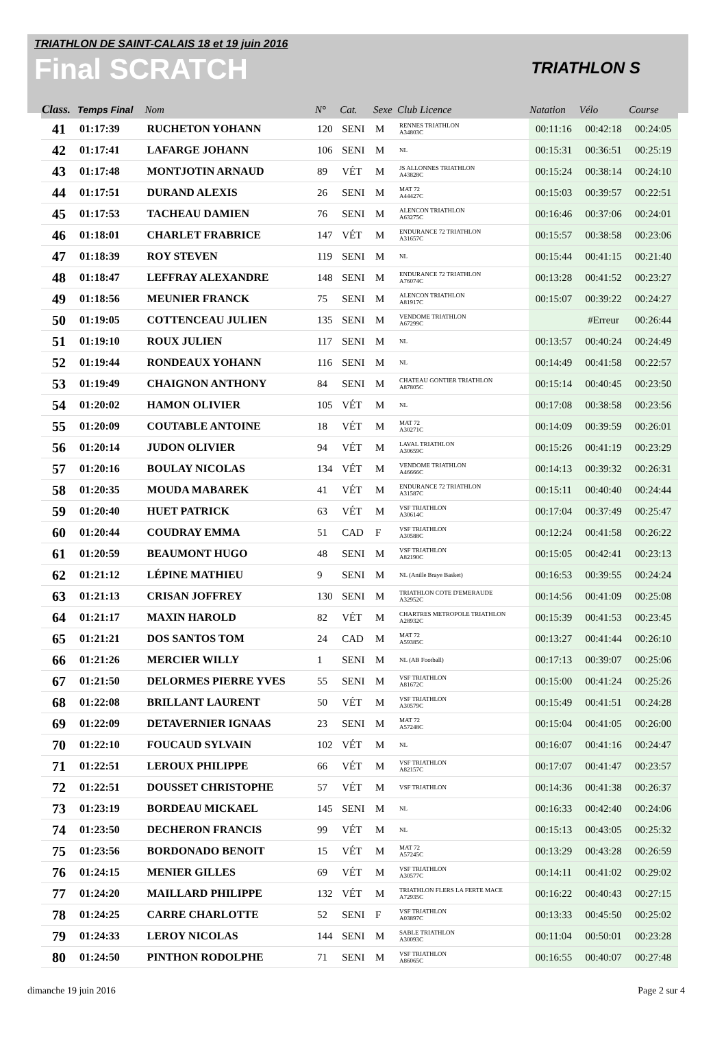TRIATHLON DE SAINT-CALAIS 18 et 19 juin 2016
Final SCRATCH
TRIATHLON S
| Class. | Temps Final | Nom | N° | Cat. | Sexe | Club Licence | Natation | Vélo | Course |
| --- | --- | --- | --- | --- | --- | --- | --- | --- | --- |
| 41 | 01:17:39 | RUCHETON YOHANN | 120 | SENI | M | RENNES TRIATHLON A34803C | 00:11:16 | 00:42:18 | 00:24:05 |
| 42 | 01:17:41 | LAFARGE JOHANN | 106 | SENI | M | NL | 00:15:31 | 00:36:51 | 00:25:19 |
| 43 | 01:17:48 | MONTJOTIN ARNAUD | 89 | VÉT | M | JS ALLONNES TRIATHLON A43828C | 00:15:24 | 00:38:14 | 00:24:10 |
| 44 | 01:17:51 | DURAND ALEXIS | 26 | SENI | M | MAT 72 A44427C | 00:15:03 | 00:39:57 | 00:22:51 |
| 45 | 01:17:53 | TACHEAU DAMIEN | 76 | SENI | M | ALENCON TRIATHLON A63275C | 00:16:46 | 00:37:06 | 00:24:01 |
| 46 | 01:18:01 | CHARLET FRABRICE | 147 | VÉT | M | ENDURANCE 72 TRIATHLON A31657C | 00:15:57 | 00:38:58 | 00:23:06 |
| 47 | 01:18:39 | ROY STEVEN | 119 | SENI | M | NL | 00:15:44 | 00:41:15 | 00:21:40 |
| 48 | 01:18:47 | LEFFRAY ALEXANDRE | 148 | SENI | M | ENDURANCE 72 TRIATHLON A76074C | 00:13:28 | 00:41:52 | 00:23:27 |
| 49 | 01:18:56 | MEUNIER FRANCK | 75 | SENI | M | ALENCON TRIATHLON A81917C | 00:15:07 | 00:39:22 | 00:24:27 |
| 50 | 01:19:05 | COTTENCEAU JULIEN | 135 | SENI | M | VENDOME TRIATHLON A67299C | | #Erreur | 00:26:44 |
| 51 | 01:19:10 | ROUX JULIEN | 117 | SENI | M | NL | 00:13:57 | 00:40:24 | 00:24:49 |
| 52 | 01:19:44 | RONDEAUX YOHANN | 116 | SENI | M | NL | 00:14:49 | 00:41:58 | 00:22:57 |
| 53 | 01:19:49 | CHAIGNON ANTHONY | 84 | SENI | M | CHATEAU GONTIER TRIATHLON A87805C | 00:15:14 | 00:40:45 | 00:23:50 |
| 54 | 01:20:02 | HAMON OLIVIER | 105 | VÉT | M | NL | 00:17:08 | 00:38:58 | 00:23:56 |
| 55 | 01:20:09 | COUTABLE ANTOINE | 18 | VÉT | M | MAT 72 A30271C | 00:14:09 | 00:39:59 | 00:26:01 |
| 56 | 01:20:14 | JUDON OLIVIER | 94 | VÉT | M | LAVAL TRIATHLON A30659C | 00:15:26 | 00:41:19 | 00:23:29 |
| 57 | 01:20:16 | BOULAY NICOLAS | 134 | VÉT | M | VENDOME TRIATHLON A46666C | 00:14:13 | 00:39:32 | 00:26:31 |
| 58 | 01:20:35 | MOUDA MABAREK | 41 | VÉT | M | ENDURANCE 72 TRIATHLON A31587C | 00:15:11 | 00:40:40 | 00:24:44 |
| 59 | 01:20:40 | HUET PATRICK | 63 | VÉT | M | VSF TRIATHLON A30614C | 00:17:04 | 00:37:49 | 00:25:47 |
| 60 | 01:20:44 | COUDRAY EMMA | 51 | CAD | F | VSF TRIATHLON A30588C | 00:12:24 | 00:41:58 | 00:26:22 |
| 61 | 01:20:59 | BEAUMONT HUGO | 48 | SENI | M | VSF TRIATHLON A82190C | 00:15:05 | 00:42:41 | 00:23:13 |
| 62 | 01:21:12 | LÉPINE MATHIEU | 9 | SENI | M | NL (Anille Braye Basket) | 00:16:53 | 00:39:55 | 00:24:24 |
| 63 | 01:21:13 | CRISAN JOFFREY | 130 | SENI | M | TRIATHLON COTE D'EMERAUDE A32952C | 00:14:56 | 00:41:09 | 00:25:08 |
| 64 | 01:21:17 | MAXIN HAROLD | 82 | VÉT | M | CHARTRES METROPOLE TRIATHLON A28932C | 00:15:39 | 00:41:53 | 00:23:45 |
| 65 | 01:21:21 | DOS SANTOS TOM | 24 | CAD | M | MAT 72 A59385C | 00:13:27 | 00:41:44 | 00:26:10 |
| 66 | 01:21:26 | MERCIER WILLY | 1 | SENI | M | NL (AB Football) | 00:17:13 | 00:39:07 | 00:25:06 |
| 67 | 01:21:50 | DELORMES PIERRE YVES | 55 | SENI | M | VSF TRIATHLON A81672C | 00:15:00 | 00:41:24 | 00:25:26 |
| 68 | 01:22:08 | BRILLANT LAURENT | 50 | VÉT | M | VSF TRIATHLON A30579C | 00:15:49 | 00:41:51 | 00:24:28 |
| 69 | 01:22:09 | DETAVERNIER IGNAAS | 23 | SENI | M | MAT 72 A57248C | 00:15:04 | 00:41:05 | 00:26:00 |
| 70 | 01:22:10 | FOUCAUD SYLVAIN | 102 | VÉT | M | NL | 00:16:07 | 00:41:16 | 00:24:47 |
| 71 | 01:22:51 | LEROUX PHILIPPE | 66 | VÉT | M | VSF TRIATHLON A82157C | 00:17:07 | 00:41:47 | 00:23:57 |
| 72 | 01:22:51 | DOUSSET CHRISTOPHE | 57 | VÉT | M | VSF TRIATHLON | 00:14:36 | 00:41:38 | 00:26:37 |
| 73 | 01:23:19 | BORDEAU MICKAEL | 145 | SENI | M | NL | 00:16:33 | 00:42:40 | 00:24:06 |
| 74 | 01:23:50 | DECHERON FRANCIS | 99 | VÉT | M | NL | 00:15:13 | 00:43:05 | 00:25:32 |
| 75 | 01:23:56 | BORDONADO BENOIT | 15 | VÉT | M | MAT 72 A57245C | 00:13:29 | 00:43:28 | 00:26:59 |
| 76 | 01:24:15 | MENIER GILLES | 69 | VÉT | M | VSF TRIATHLON A30577C | 00:14:11 | 00:41:02 | 00:29:02 |
| 77 | 01:24:20 | MAILLARD PHILIPPE | 132 | VÉT | M | TRIATHLON FLERS LA FERTE MACE A72935C | 00:16:22 | 00:40:43 | 00:27:15 |
| 78 | 01:24:25 | CARRE CHARLOTTE | 52 | SENI | F | VSF TRIATHLON A03897C | 00:13:33 | 00:45:50 | 00:25:02 |
| 79 | 01:24:33 | LEROY NICOLAS | 144 | SENI | M | SABLE TRIATHLON A30093C | 00:11:04 | 00:50:01 | 00:23:28 |
| 80 | 01:24:50 | PINTHON RODOLPHE | 71 | SENI | M | VSF TRIATHLON A86065C | 00:16:55 | 00:40:07 | 00:27:48 |
dimanche 19 juin 2016 Page 2 sur 4